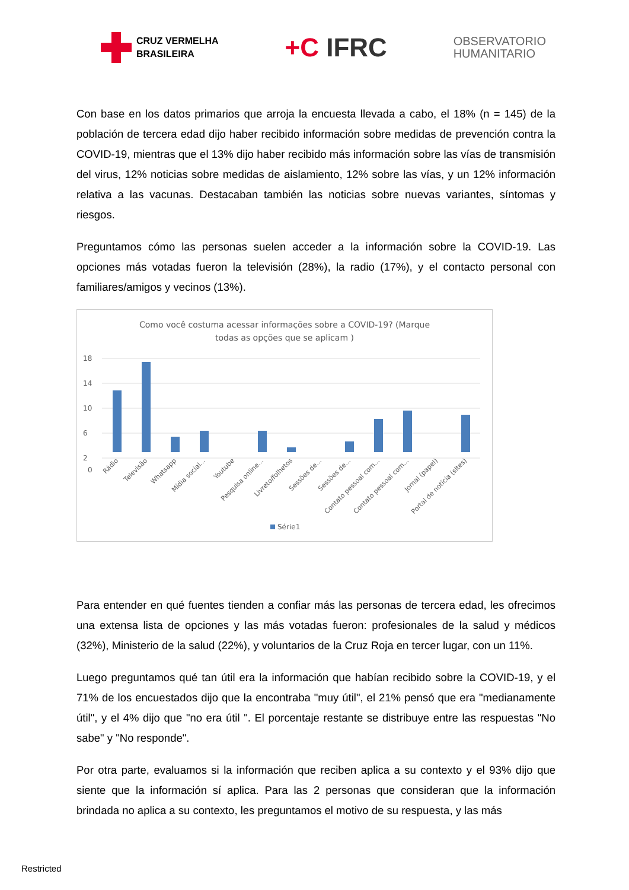CRUZ VERMELHA
BRASILEIRA
+C IFRC
OBSERVATORIO
HUMANITARIO
Con base en los datos primarios que arroja la encuesta llevada a cabo, el 18% (n = 145) de la población de tercera edad dijo haber recibido información sobre medidas de prevención contra la COVID-19, mientras que el 13% dijo haber recibido más información sobre las vías de transmisión del virus, 12% noticias sobre medidas de aislamiento, 12% sobre las vías, y un 12% información relativa a las vacunas. Destacaban también las noticias sobre nuevas variantes, síntomas y riesgos.
Preguntamos cómo las personas suelen acceder a la información sobre la COVID-19. Las opciones más votadas fueron la televisión (28%), la radio (17%), y el contacto personal con familiares/amigos y vecinos (13%).
Como você costuma acessar informações sobre a COVID-19? (Marque
todas as opções que se aplicam )
18
14
10
6
2
0
Rádio
Televisão
Whatsapp
Mídia social...
Youtube
Pesquisa online...
Livreto/folhetos
Sessões de...
Sessões de...
Contato pessoal com...
Contato pessoal com...
Jornal (papel)
Portal de notícia (sites)
Série1
Para entender en qué fuentes tienden a confiar más las personas de tercera edad, les ofrecimos una extensa lista de opciones y las más votadas fueron: profesionales de la salud y médicos (32%), Ministerio de la salud (22%), y voluntarios de la Cruz Roja en tercer lugar, con un 11%.
Luego preguntamos qué tan útil era la información que habían recibido sobre la COVID-19, y el 71% de los encuestados dijo que la encontraba "muy útil", el 21% pensó que era "medianamente útil", y el 4% dijo que "no era útil ". El porcentaje restante se distribuye entre las respuestas "No sabe" y "No responde".
Por otra parte, evaluamos si la información que reciben aplica a su contexto y el 93% dijo que siente que la información sí aplica. Para las 2 personas que consideran que la información brindada no aplica a su contexto, les preguntamos el motivo de su respuesta, y las más
Restricted